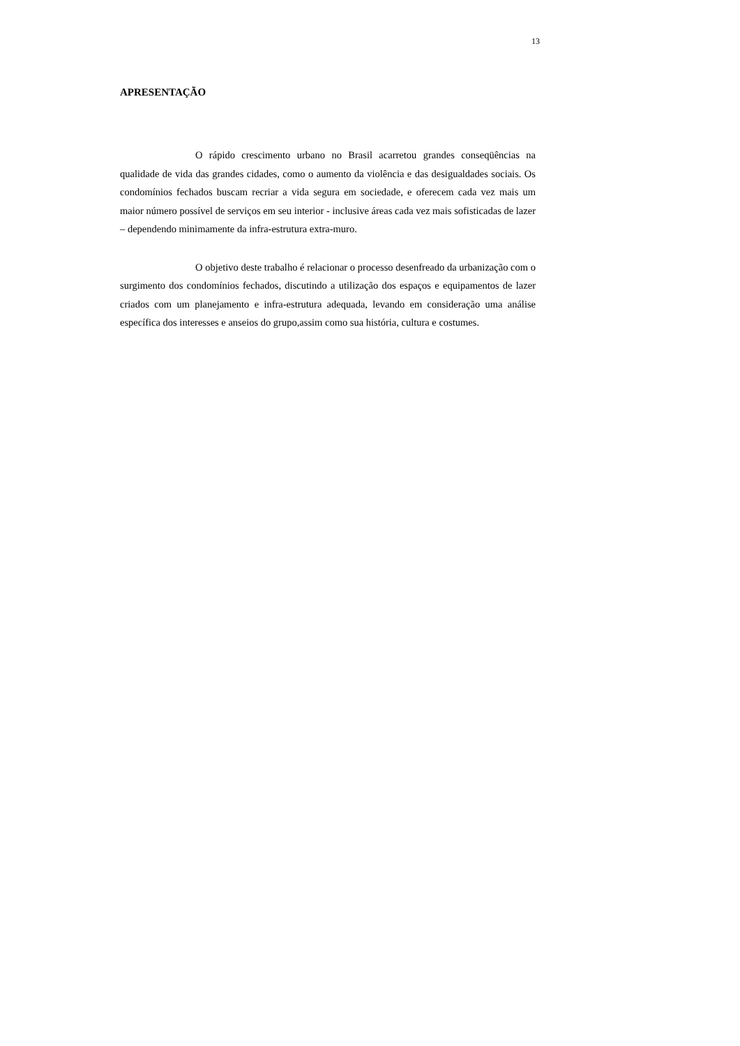13
APRESENTAÇÃO
O rápido crescimento urbano no Brasil acarretou grandes conseqüências na qualidade de vida das grandes cidades, como o aumento da violência e das desigualdades sociais. Os condomínios fechados buscam recriar a vida segura em sociedade, e oferecem cada vez mais um maior número possível de serviços em seu interior - inclusive áreas cada vez mais sofisticadas de lazer – dependendo minimamente da infra-estrutura extra-muro.
O objetivo deste trabalho é relacionar o processo desenfreado da urbanização com o surgimento dos condomínios fechados, discutindo a utilização dos espaços e equipamentos de lazer criados com um planejamento e infra-estrutura adequada, levando em consideração uma análise específica dos interesses e anseios do grupo,assim como sua história, cultura e costumes.